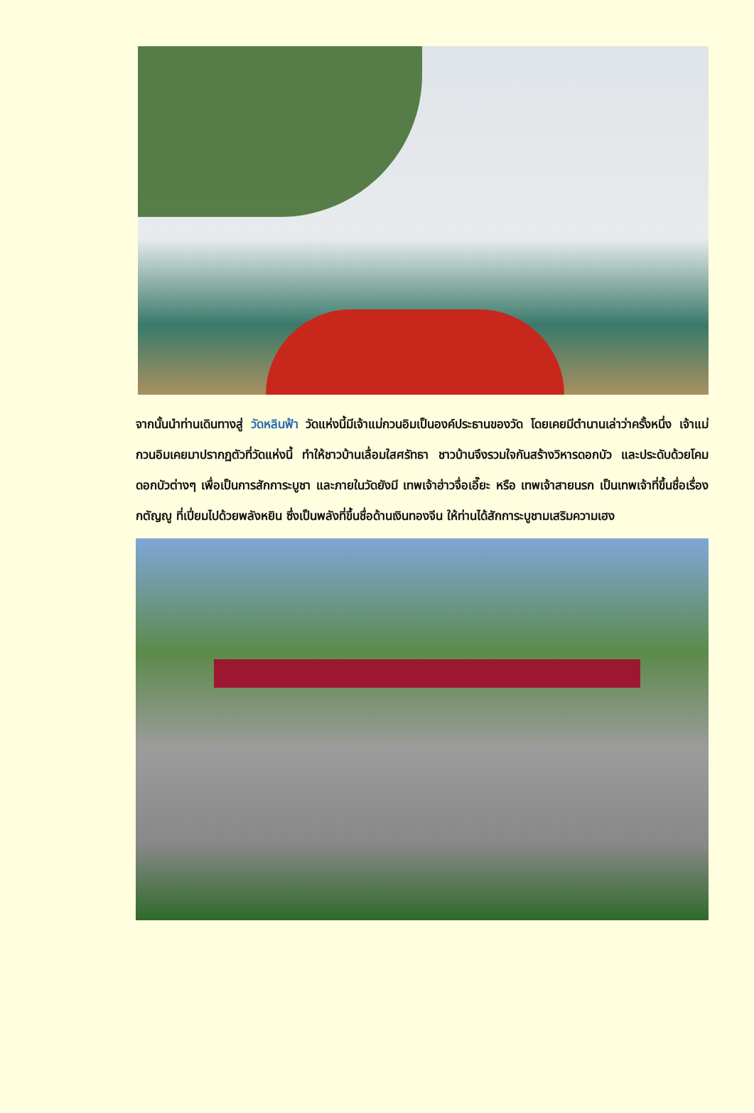จากนั้นนำท่านเดินทางสู่ วัดหลินฟ้า วัดแห่งนี้มีเจ้าแม่กวนอิมเป็นองค์ประธานของวัด โดยเคยมีตำนานเล่าว่าครั้งหนึ่ง เจ้าแม่กวนอิมเคยมาปรากฏตัวที่วัดแห่งนี้ ทำให้ชาวบ้านเลื่อมใสศรัทธา ชาวบ้านจึงรวมใจกันสร้างวิหารดอกบัว และประดับด้วยโคมดอกบัวต่างๆ เพื่อเป็นการสักการะบูชา และภายในวัดยังมี เทพเจ้าฮ่าวจื่อเอี๊ยะ หรือ เทพเจ้าสายนรก เป็นเทพเจ้าที่ขึ้นชื่อเรื่องกตัญญู ที่เปี่ยมไปด้วยพลังหยิน ซึ่งเป็นพลังที่ขึ้นชื่อด้านเงินทองจีน ให้ท่านได้สักการะบูชามเสริมความเฮง